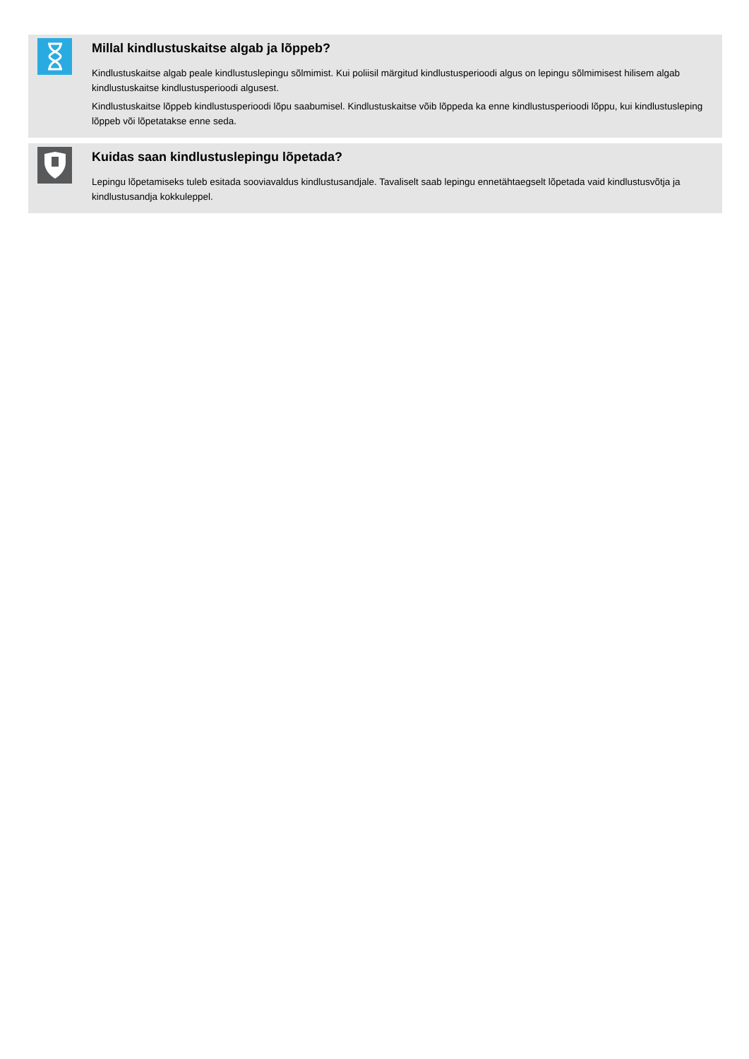Millal kindlustuskaitse algab ja lõppeb?
Kindlustuskaitse algab peale kindlustuslepingu sõlmimist. Kui poliisil märgitud kindlustusperioodi algus on lepingu sõlmimisest hilisem algab kindlustuskaitse kindlustusperioodi algusest.
Kindlustuskaitse lõppeb kindlustusperioodi lõpu saabumisel. Kindlustuskaitse võib lõppeda ka enne kindlustusperioodi lõppu, kui kindlustusleping lõppeb või lõpetatakse enne seda.
Kuidas saan kindlustuslepingu lõpetada?
Lepingu lõpetamiseks tuleb esitada sooviavaldus kindlustusandjale. Tavaliselt saab lepingu ennetähtaegselt lõpetada vaid kindlustusvõtja ja kindlustusandja kokkuleppel.